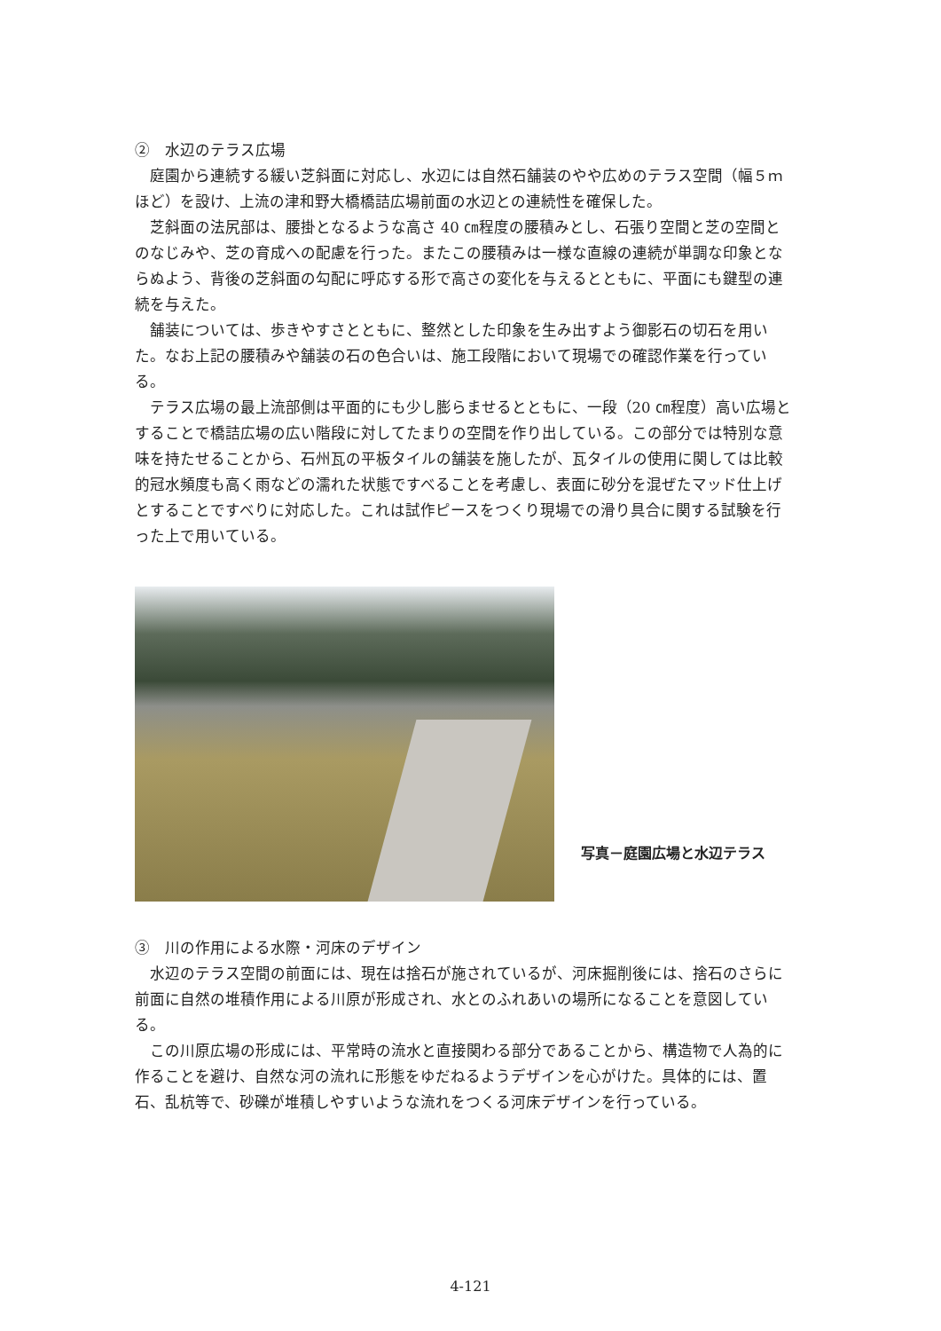②　水辺のテラス広場
庭園から連続する緩い芝斜面に対応し、水辺には自然石舗装のやや広めのテラス空間（幅５ｍほど）を設け、上流の津和野大橋橋詰広場前面の水辺との連続性を確保した。
芝斜面の法尻部は、腰掛となるような高さ 40 ㎝程度の腰積みとし、石張り空間と芝の空間とのなじみや、芝の育成への配慮を行った。またこの腰積みは一様な直線の連続が単調な印象とならぬよう、背後の芝斜面の勾配に呼応する形で高さの変化を与えるとともに、平面にも鍵型の連続を与えた。
舗装については、歩きやすさとともに、整然とした印象を生み出すよう御影石の切石を用いた。なお上記の腰積みや舗装の石の色合いは、施工段階において現場での確認作業を行っている。
テラス広場の最上流部側は平面的にも少し膨らませるとともに、一段（20 ㎝程度）高い広場とすることで橋詰広場の広い階段に対してたまりの空間を作り出している。この部分では特別な意味を持たせることから、石州瓦の平板タイルの舗装を施したが、瓦タイルの使用に関しては比較的冠水頻度も高く雨などの濡れた状態ですべることを考慮し、表面に砂分を混ぜたマッド仕上げとすることですべりに対応した。これは試作ピースをつくり現場での滑り具合に関する試験を行った上で用いている。
写真－庭園広場と水辺テラス
③　川の作用による水際・河床のデザイン
水辺のテラス空間の前面には、現在は捨石が施されているが、河床掘削後には、捨石のさらに前面に自然の堆積作用による川原が形成され、水とのふれあいの場所になることを意図している。
この川原広場の形成には、平常時の流水と直接関わる部分であることから、構造物で人為的に作ることを避け、自然な河の流れに形態をゆだねるようデザインを心がけた。具体的には、置石、乱杭等で、砂礫が堆積しやすいような流れをつくる河床デザインを行っている。
4-121